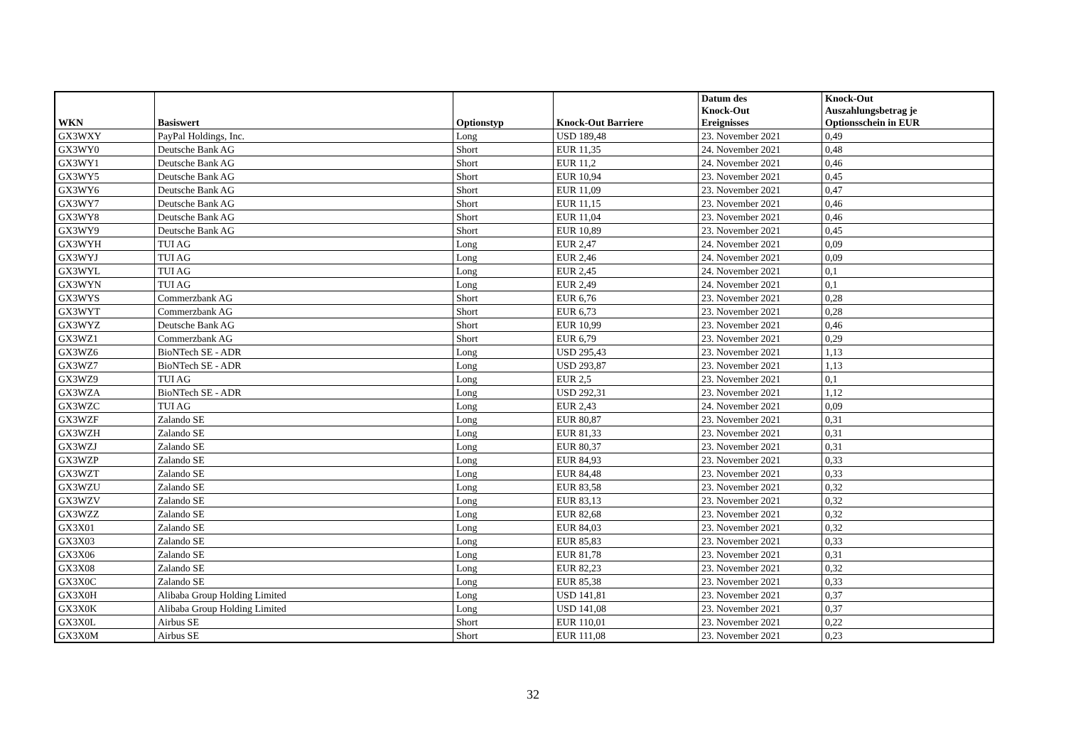| WKN | Basiswert | Optionstyp | Knock-Out Barriere | Datum des Knock-Out Ereignisses | Knock-Out Auszahlungsbetrag je Optionsschein in EUR |
| --- | --- | --- | --- | --- | --- |
| GX3WXY | PayPal Holdings, Inc. | Long | USD 189,48 | 23. November 2021 | 0,49 |
| GX3WY0 | Deutsche Bank AG | Short | EUR 11,35 | 24. November 2021 | 0,48 |
| GX3WY1 | Deutsche Bank AG | Short | EUR 11,2 | 24. November 2021 | 0,46 |
| GX3WY5 | Deutsche Bank AG | Short | EUR 10,94 | 23. November 2021 | 0,45 |
| GX3WY6 | Deutsche Bank AG | Short | EUR 11,09 | 23. November 2021 | 0,47 |
| GX3WY7 | Deutsche Bank AG | Short | EUR 11,15 | 23. November 2021 | 0,46 |
| GX3WY8 | Deutsche Bank AG | Short | EUR 11,04 | 23. November 2021 | 0,46 |
| GX3WY9 | Deutsche Bank AG | Short | EUR 10,89 | 23. November 2021 | 0,45 |
| GX3WYH | TUI AG | Long | EUR 2,47 | 24. November 2021 | 0,09 |
| GX3WYJ | TUI AG | Long | EUR 2,46 | 24. November 2021 | 0,09 |
| GX3WYL | TUI AG | Long | EUR 2,45 | 24. November 2021 | 0,1 |
| GX3WYN | TUI AG | Long | EUR 2,49 | 24. November 2021 | 0,1 |
| GX3WYS | Commerzbank AG | Short | EUR 6,76 | 23. November 2021 | 0,28 |
| GX3WYT | Commerzbank AG | Short | EUR 6,73 | 23. November 2021 | 0,28 |
| GX3WYZ | Deutsche Bank AG | Short | EUR 10,99 | 23. November 2021 | 0,46 |
| GX3WZ1 | Commerzbank AG | Short | EUR 6,79 | 23. November 2021 | 0,29 |
| GX3WZ6 | BioNTech SE - ADR | Long | USD 295,43 | 23. November 2021 | 1,13 |
| GX3WZ7 | BioNTech SE - ADR | Long | USD 293,87 | 23. November 2021 | 1,13 |
| GX3WZ9 | TUI AG | Long | EUR 2,5 | 23. November 2021 | 0,1 |
| GX3WZA | BioNTech SE - ADR | Long | USD 292,31 | 23. November 2021 | 1,12 |
| GX3WZC | TUI AG | Long | EUR 2,43 | 24. November 2021 | 0,09 |
| GX3WZF | Zalando SE | Long | EUR 80,87 | 23. November 2021 | 0,31 |
| GX3WZH | Zalando SE | Long | EUR 81,33 | 23. November 2021 | 0,31 |
| GX3WZJ | Zalando SE | Long | EUR 80,37 | 23. November 2021 | 0,31 |
| GX3WZP | Zalando SE | Long | EUR 84,93 | 23. November 2021 | 0,33 |
| GX3WZT | Zalando SE | Long | EUR 84,48 | 23. November 2021 | 0,33 |
| GX3WZU | Zalando SE | Long | EUR 83,58 | 23. November 2021 | 0,32 |
| GX3WZV | Zalando SE | Long | EUR 83,13 | 23. November 2021 | 0,32 |
| GX3WZZ | Zalando SE | Long | EUR 82,68 | 23. November 2021 | 0,32 |
| GX3X01 | Zalando SE | Long | EUR 84,03 | 23. November 2021 | 0,32 |
| GX3X03 | Zalando SE | Long | EUR 85,83 | 23. November 2021 | 0,33 |
| GX3X06 | Zalando SE | Long | EUR 81,78 | 23. November 2021 | 0,31 |
| GX3X08 | Zalando SE | Long | EUR 82,23 | 23. November 2021 | 0,32 |
| GX3X0C | Zalando SE | Long | EUR 85,38 | 23. November 2021 | 0,33 |
| GX3X0H | Alibaba Group Holding Limited | Long | USD 141,81 | 23. November 2021 | 0,37 |
| GX3X0K | Alibaba Group Holding Limited | Long | USD 141,08 | 23. November 2021 | 0,37 |
| GX3X0L | Airbus SE | Short | EUR 110,01 | 23. November 2021 | 0,22 |
| GX3X0M | Airbus SE | Short | EUR 111,08 | 23. November 2021 | 0,23 |
32